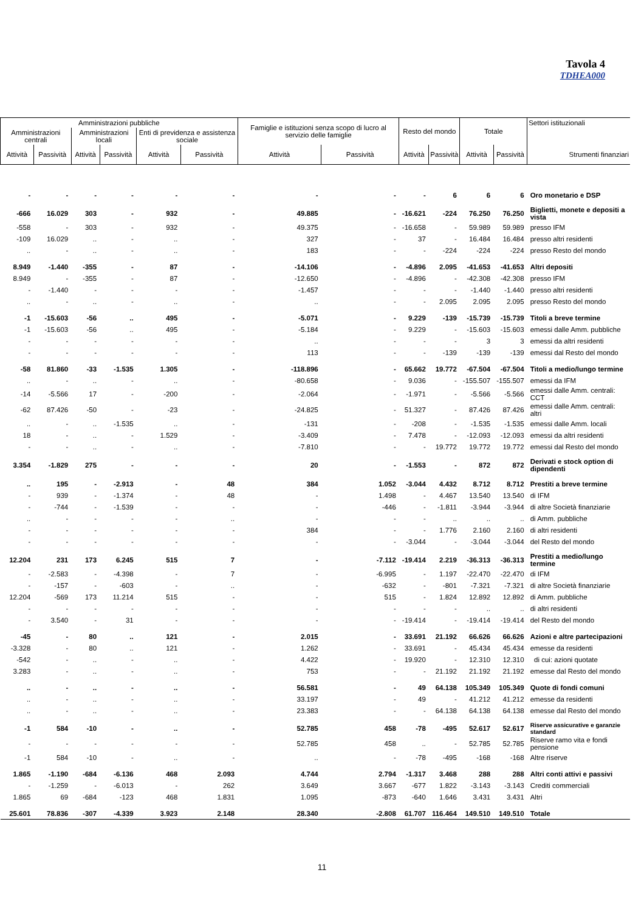Tavola 4
TDHEA000
| Amministrazioni pubbliche | | | | | | Famiglie e istituzioni senza scopo di lucro al servizio delle famiglie | | Resto del mondo | | Totale | | Settori istituzionali |
| --- | --- | --- | --- | --- | --- | --- | --- | --- | --- | --- | --- | --- |
| Amministrazioni centrali | | Amministrazioni locali | | Enti di previdenza e assistenza sociale | | | | | | | | |
| Attività | Passività | Attività | Passività | Attività | Passività | Attività | Passività | Attività | Passività | Attività | Passività | Strumenti finanziari |
| - | - | - | - | - | - | - | - | - | 6 | 6 | 6 | Oro monetario e DSP |
| -666 | 16.029 | 303 | - | 932 | - | 49.885 | - | -16.621 | -224 | 76.250 | 76.250 | Biglietti, monete e depositi a vista |
| -558 | - | 303 | - | 932 | - | 49.375 | - | -16.658 | - | 59.989 | 59.989 | presso IFM |
| -109 | 16.029 | .. | - | .. | - | 327 | - | 37 | - | 16.484 | 16.484 | presso altri residenti |
| .. | - | .. | - | .. | - | 183 | - | - | -224 | -224 | -224 | presso Resto del mondo |
| 8.949 | -1.440 | -355 | - | 87 | - | -14.106 | - | -4.896 | 2.095 | -41.653 | -41.653 | Altri depositi |
| 8.949 | - | -355 | - | 87 | - | -12.650 | - | -4.896 | - | -42.308 | -42.308 | presso IFM |
| - | -1.440 | - | - | - | - | -1.457 | - | - | - | -1.440 | -1.440 | presso altri residenti |
| .. | - | .. | - | .. | - | .. | - | - | 2.095 | 2.095 | 2.095 | presso Resto del mondo |
| -1 | -15.603 | -56 | .. | 495 | - | -5.071 | - | 9.229 | -139 | -15.739 | -15.739 | Titoli a breve termine |
| -1 | -15.603 | -56 | .. | 495 | - | -5.184 | - | 9.229 | - | -15.603 | -15.603 | emessi dalle Amm. pubbliche |
| - | - | - | - | - | - | .. | - | - | - | 3 | 3 | emessi da altri residenti |
| - | - | - | - | - | - | 113 | - | - | -139 | -139 | -139 | emessi dal Resto del mondo |
| -58 | 81.860 | -33 | -1.535 | 1.305 | - | -118.896 | - | 65.662 | 19.772 | -67.504 | -67.504 | Titoli a medio/lungo termine |
| .. | - | .. | - | .. | - | -80.658 | - | 9.036 | - | -155.507 | -155.507 | emessi da IFM |
| -14 | -5.566 | 17 | - | -200 | - | -2.064 | - | -1.971 | - | -5.566 | -5.566 | emessi dalle Amm. centrali: CCT |
| -62 | 87.426 | -50 | - | -23 | - | -24.825 | - | 51.327 | - | 87.426 | 87.426 | emessi dalle Amm. centrali: altri |
| .. | - | .. | -1.535 | .. | - | -131 | - | -208 | - | -1.535 | -1.535 | emessi dalle Amm. locali |
| 18 | - | .. | - | 1.529 | - | -3.409 | - | 7.478 | - | -12.093 | -12.093 | emessi da altri residenti |
| - | - | .. | - | .. | - | -7.810 | - | - | 19.772 | 19.772 | 19.772 | emessi dal Resto del mondo |
| 3.354 | -1.829 | 275 | - | - | - | 20 | - | -1.553 | - | 872 | 872 | Derivati e stock option di dipendenti |
| .. | 195 | - | -2.913 | - | 48 | 384 | 1.052 | -3.044 | 4.432 | 8.712 | 8.712 | Prestiti a breve termine |
| - | 939 | - | -1.374 | - | 48 | - | 1.498 | - | 4.467 | 13.540 | 13.540 | di IFM |
| - | -744 | - | -1.539 | - | - | - | -446 | - | -1.811 | -3.944 | -3.944 | di altre Società finanziarie |
| .. | - | - | - | - | .. | - | - | - | .. | .. | .. | di Amm. pubbliche |
| - | - | - | - | - | - | 384 | - | - | 1.776 | 2.160 | 2.160 | di altri residenti |
| - | - | - | - | - | - | - | - | -3.044 | - | -3.044 | -3.044 | del Resto del mondo |
| 12.204 | 231 | 173 | 6.245 | 515 | 7 | - | -7.112 | -19.414 | 2.219 | -36.313 | -36.313 | Prestiti a medio/lungo termine |
| - | -2.583 | - | -4.398 | - | 7 | - | -6.995 | - | 1.197 | -22.470 | -22.470 | di IFM |
| - | -157 | - | -603 | - | .. | - | -632 | - | -801 | -7.321 | -7.321 | di altre Società finanziarie |
| 12.204 | -569 | 173 | 11.214 | 515 | - | - | 515 | - | 1.824 | 12.892 | 12.892 | di Amm. pubbliche |
| - | - | - | - | - | - | - | - | - | - | .. | .. | di altri residenti |
| - | 3.540 | - | 31 | - | - | - | - | -19.414 | - | -19.414 | -19.414 | del Resto del mondo |
| -45 | - | 80 | .. | 121 | - | 2.015 | - | 33.691 | 21.192 | 66.626 | 66.626 | Azioni e altre partecipazioni |
| -3.328 | - | 80 | .. | 121 | - | 1.262 | - | 33.691 | - | 45.434 | 45.434 | emesse da residenti |
| -542 | - | .. | - | .. | - | 4.422 | - | 19.920 | - | 12.310 | 12.310 | di cui: azioni quotate |
| 3.283 | - | .. | - | .. | - | 753 | - | - | 21.192 | 21.192 | 21.192 | emesse dal Resto del mondo |
| .. | - | .. | - | .. | - | 56.581 | - | 49 | 64.138 | 105.349 | 105.349 | Quote di fondi comuni |
| .. | - | .. | - | .. | - | 33.197 | - | 49 | - | 41.212 | 41.212 | emesse da residenti |
| .. | - | .. | - | .. | - | 23.383 | - | - | 64.138 | 64.138 | 64.138 | emesse dal Resto del mondo |
| -1 | 584 | -10 | - | .. | - | 52.785 | 458 | -78 | -495 | 52.617 | 52.617 | Riserve assicurative e garanzie standard |
| - | - | - | - | - | - | 52.785 | 458 | .. | - | 52.785 | 52.785 | Riserve ramo vita e fondi pensione |
| -1 | 584 | -10 | - | .. | - | .. | - | -78 | -495 | -168 | -168 | Altre riserve |
| 1.865 | -1.190 | -684 | -6.136 | 468 | 2.093 | 4.744 | 2.794 | -1.317 | 3.468 | 288 | 288 | Altri conti attivi e passivi |
| - | -1.259 | - | -6.013 | - | 262 | 3.649 | 3.667 | -677 | 1.822 | -3.143 | -3.143 | Crediti commerciali |
| 1.865 | 69 | -684 | -123 | 468 | 1.831 | 1.095 | -873 | -640 | 1.646 | 3.431 | 3.431 | Altri |
| 25.601 | 78.836 | -307 | -4.339 | 3.923 | 2.148 | 28.340 | -2.808 | 61.707 | 116.464 | 149.510 | 149.510 | Totale |
11